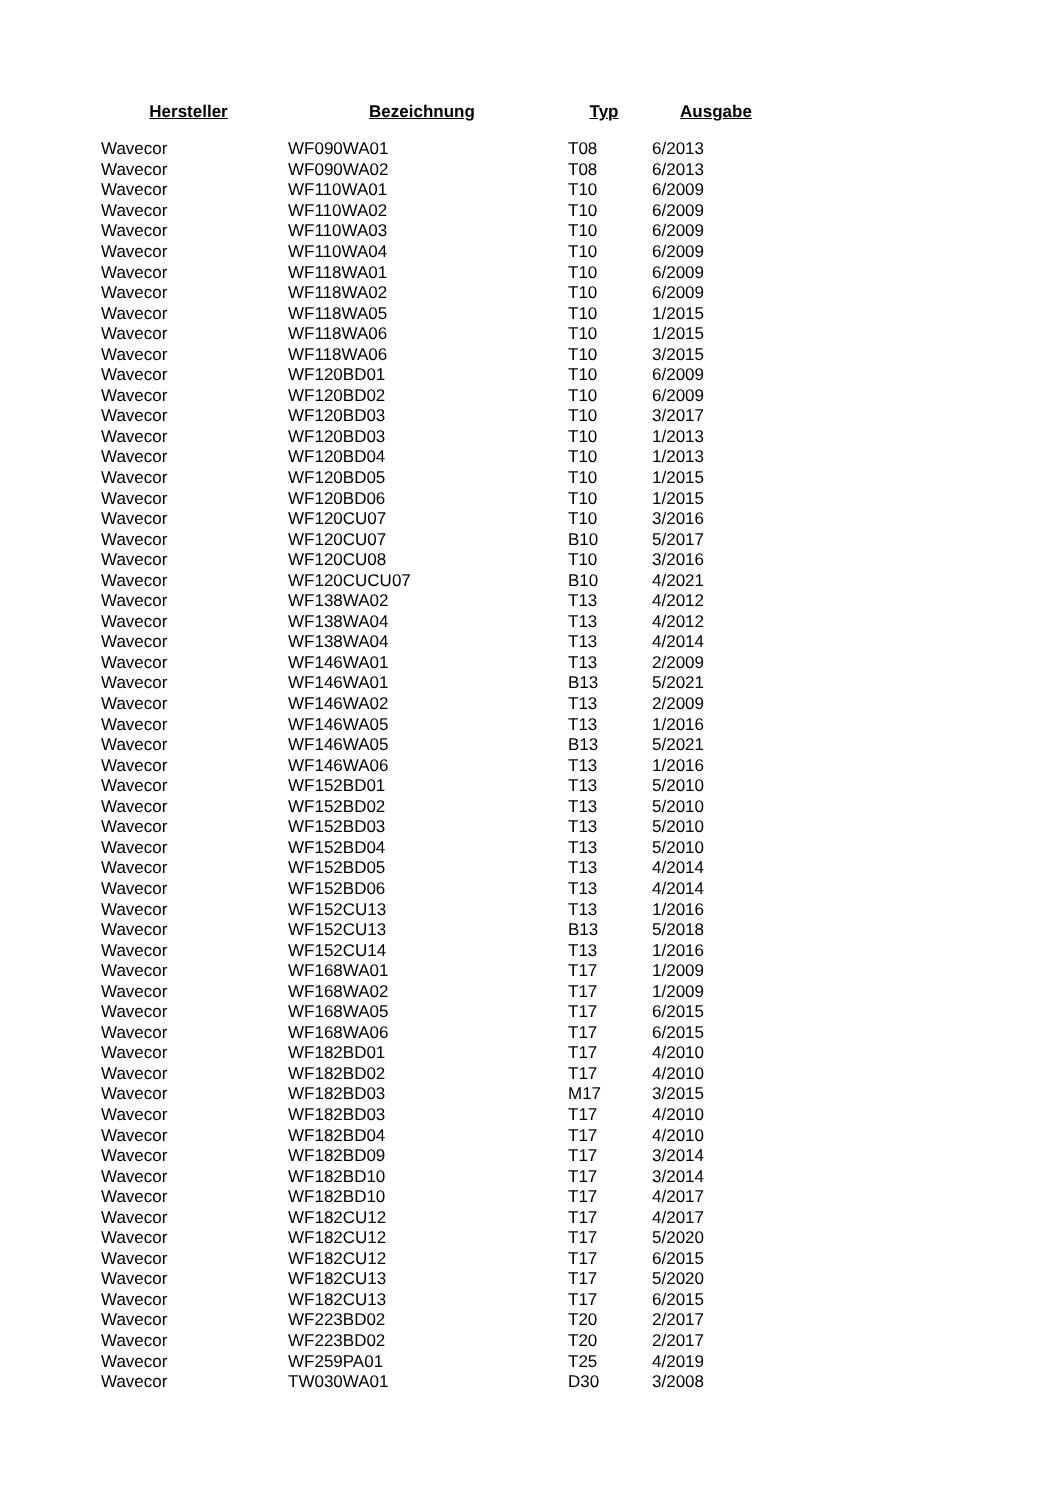| Hersteller | Bezeichnung | Typ | Ausgabe |
| --- | --- | --- | --- |
| Wavecor | WF090WA01 | T08 | 6/2013 |
| Wavecor | WF090WA02 | T08 | 6/2013 |
| Wavecor | WF110WA01 | T10 | 6/2009 |
| Wavecor | WF110WA02 | T10 | 6/2009 |
| Wavecor | WF110WA03 | T10 | 6/2009 |
| Wavecor | WF110WA04 | T10 | 6/2009 |
| Wavecor | WF118WA01 | T10 | 6/2009 |
| Wavecor | WF118WA02 | T10 | 6/2009 |
| Wavecor | WF118WA05 | T10 | 1/2015 |
| Wavecor | WF118WA06 | T10 | 1/2015 |
| Wavecor | WF118WA06 | T10 | 3/2015 |
| Wavecor | WF120BD01 | T10 | 6/2009 |
| Wavecor | WF120BD02 | T10 | 6/2009 |
| Wavecor | WF120BD03 | T10 | 3/2017 |
| Wavecor | WF120BD03 | T10 | 1/2013 |
| Wavecor | WF120BD04 | T10 | 1/2013 |
| Wavecor | WF120BD05 | T10 | 1/2015 |
| Wavecor | WF120BD06 | T10 | 1/2015 |
| Wavecor | WF120CU07 | T10 | 3/2016 |
| Wavecor | WF120CU07 | B10 | 5/2017 |
| Wavecor | WF120CU08 | T10 | 3/2016 |
| Wavecor | WF120CUCU07 | B10 | 4/2021 |
| Wavecor | WF138WA02 | T13 | 4/2012 |
| Wavecor | WF138WA04 | T13 | 4/2012 |
| Wavecor | WF138WA04 | T13 | 4/2014 |
| Wavecor | WF146WA01 | T13 | 2/2009 |
| Wavecor | WF146WA01 | B13 | 5/2021 |
| Wavecor | WF146WA02 | T13 | 2/2009 |
| Wavecor | WF146WA05 | T13 | 1/2016 |
| Wavecor | WF146WA05 | B13 | 5/2021 |
| Wavecor | WF146WA06 | T13 | 1/2016 |
| Wavecor | WF152BD01 | T13 | 5/2010 |
| Wavecor | WF152BD02 | T13 | 5/2010 |
| Wavecor | WF152BD03 | T13 | 5/2010 |
| Wavecor | WF152BD04 | T13 | 5/2010 |
| Wavecor | WF152BD05 | T13 | 4/2014 |
| Wavecor | WF152BD06 | T13 | 4/2014 |
| Wavecor | WF152CU13 | T13 | 1/2016 |
| Wavecor | WF152CU13 | B13 | 5/2018 |
| Wavecor | WF152CU14 | T13 | 1/2016 |
| Wavecor | WF168WA01 | T17 | 1/2009 |
| Wavecor | WF168WA02 | T17 | 1/2009 |
| Wavecor | WF168WA05 | T17 | 6/2015 |
| Wavecor | WF168WA06 | T17 | 6/2015 |
| Wavecor | WF182BD01 | T17 | 4/2010 |
| Wavecor | WF182BD02 | T17 | 4/2010 |
| Wavecor | WF182BD03 | M17 | 3/2015 |
| Wavecor | WF182BD03 | T17 | 4/2010 |
| Wavecor | WF182BD04 | T17 | 4/2010 |
| Wavecor | WF182BD09 | T17 | 3/2014 |
| Wavecor | WF182BD10 | T17 | 3/2014 |
| Wavecor | WF182BD10 | T17 | 4/2017 |
| Wavecor | WF182CU12 | T17 | 4/2017 |
| Wavecor | WF182CU12 | T17 | 5/2020 |
| Wavecor | WF182CU12 | T17 | 6/2015 |
| Wavecor | WF182CU13 | T17 | 5/2020 |
| Wavecor | WF182CU13 | T17 | 6/2015 |
| Wavecor | WF223BD02 | T20 | 2/2017 |
| Wavecor | WF223BD02 | T20 | 2/2017 |
| Wavecor | WF259PA01 | T25 | 4/2019 |
| Wavecor | TW030WA01 | D30 | 3/2008 |